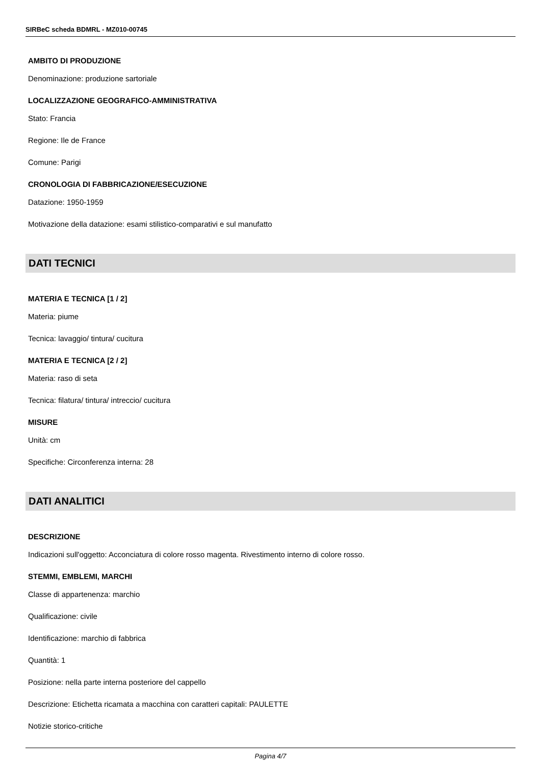SIRBeC scheda BDMRL - MZ010-00745
AMBITO DI PRODUZIONE
Denominazione: produzione sartoriale
LOCALIZZAZIONE GEOGRAFICO-AMMINISTRATIVA
Stato: Francia
Regione: Ile de France
Comune: Parigi
CRONOLOGIA DI FABBRICAZIONE/ESECUZIONE
Datazione: 1950-1959
Motivazione della datazione: esami stilistico-comparativi e sul manufatto
DATI TECNICI
MATERIA E TECNICA [1 / 2]
Materia: piume
Tecnica: lavaggio/ tintura/ cucitura
MATERIA E TECNICA [2 / 2]
Materia: raso di seta
Tecnica: filatura/ tintura/ intreccio/ cucitura
MISURE
Unità: cm
Specifiche: Circonferenza interna: 28
DATI ANALITICI
DESCRIZIONE
Indicazioni sull'oggetto: Acconciatura di colore rosso magenta. Rivestimento interno di colore rosso.
STEMMI, EMBLEMI, MARCHI
Classe di appartenenza: marchio
Qualificazione: civile
Identificazione: marchio di fabbrica
Quantità: 1
Posizione: nella parte interna posteriore del cappello
Descrizione: Etichetta ricamata a macchina con caratteri capitali: PAULETTE
Notizie storico-critiche
Pagina 4/7